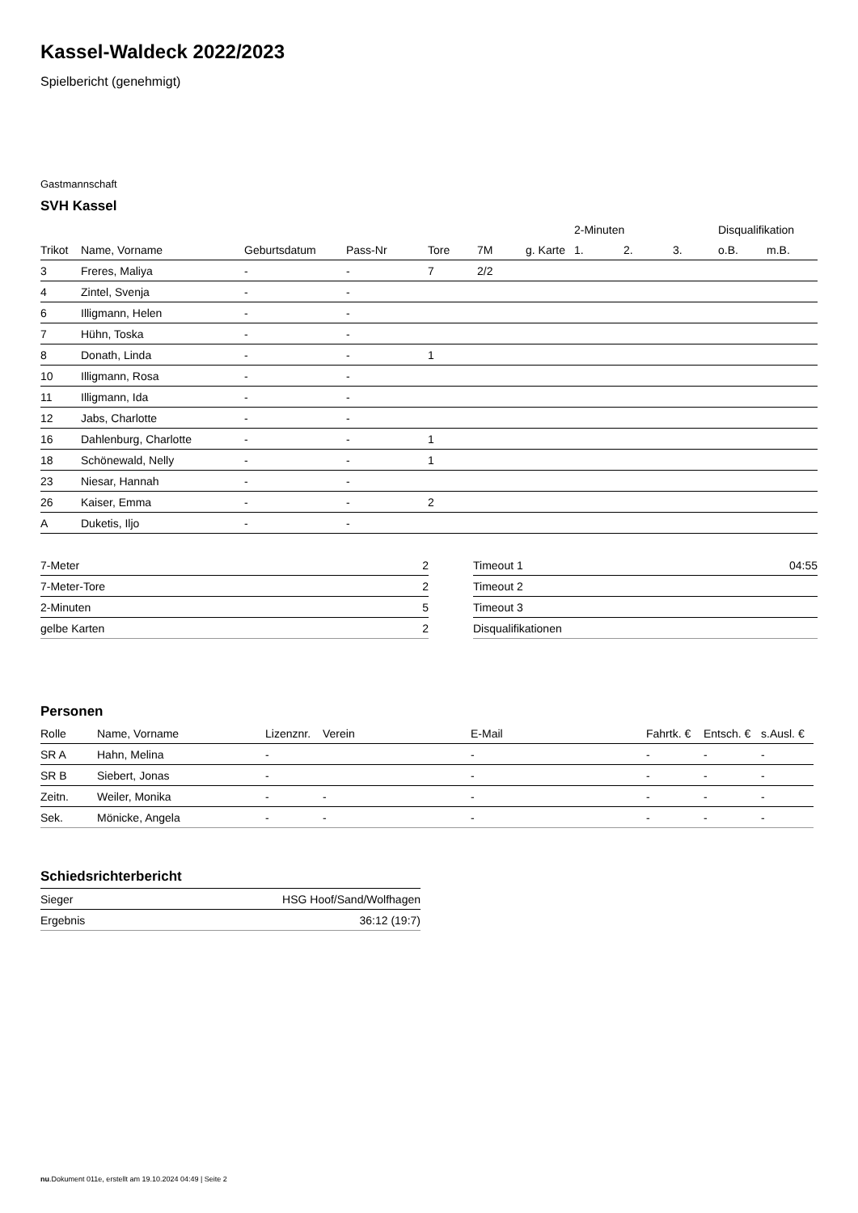Kassel-Waldeck 2022/2023
Spielbericht (genehmigt)
Gastmannschaft
SVH Kassel
| | | | | | | | 2-Minuten | | | Disqualifikation | |
| --- | --- | --- | --- | --- | --- | --- | --- | --- | --- | --- | --- |
| Trikot | Name, Vorname | Geburtsdatum | Pass-Nr | Tore | 7M | g. Karte | 1. | 2. | 3. | o.B. | m.B. |
| 3 | Freres, Maliya | - | - | 7 | 2/2 | | | | | | |
| 4 | Zintel, Svenja | - | - | | | | | | | | |
| 6 | Illigmann, Helen | - | - | | | | | | | | |
| 7 | Hühn, Toska | - | - | | | | | | | | |
| 8 | Donath, Linda | - | - | 1 | | | | | | | |
| 10 | Illigmann, Rosa | - | - | | | | | | | | |
| 11 | Illigmann, Ida | - | - | | | | | | | | |
| 12 | Jabs, Charlotte | - | - | | | | | | | | |
| 16 | Dahlenburg, Charlotte | - | - | 1 | | | | | | | |
| 18 | Schönewald, Nelly | - | - | 1 | | | | | | | |
| 23 | Niesar, Hannah | - | - | | | | | | | | |
| 26 | Kaiser, Emma | - | - | 2 | | | | | | | |
| A | Duketis, Iljo | - | - | | | | | | | | |
| 7-Meter | 2 |
| 7-Meter-Tore | 2 |
| 2-Minuten | 5 |
| gelbe Karten | 2 |
| Timeout 1 | 04:55 |
| Timeout 2 | |
| Timeout 3 | |
| Disqualifikationen | |
Personen
| Rolle | Name, Vorname | Lizenznr. | Verein | E-Mail | Fahrtk. € | Entsch. € | s.Ausl. € |
| --- | --- | --- | --- | --- | --- | --- | --- |
| SR A | Hahn, Melina | - | | - | - | - | - |
| SR B | Siebert, Jonas | - | | - | - | - | - |
| Zeitn. | Weiler, Monika | - | - | - | - | - | - |
| Sek. | Mönicke, Angela | - | - | - | - | - | - |
Schiedsrichterbericht
| Sieger | HSG Hoof/Sand/Wolfhagen |
| Ergebnis | 36:12 (19:7) |
nu.Dokument 011e, erstellt am 19.10.2024 04:49 | Seite 2